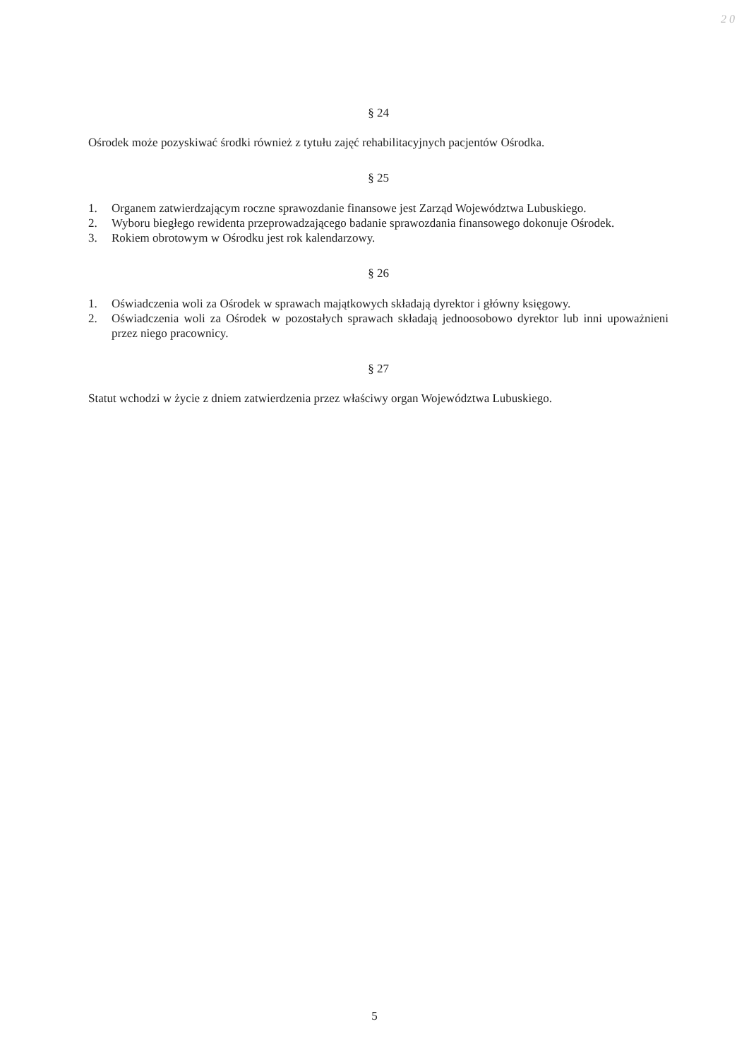2 0
§ 24
Ośrodek może pozyskiwać środki również z tytułu zajęć rehabilitacyjnych pacjentów Ośrodka.
§ 25
1. Organem zatwierdzającym roczne sprawozdanie finansowe jest Zarząd Województwa Lubuskiego.
2. Wyboru biegłego rewidenta przeprowadzającego badanie sprawozdania finansowego dokonuje Ośrodek.
3. Rokiem obrotowym w Ośrodku jest rok kalendarzowy.
§ 26
1. Oświadczenia woli za Ośrodek w sprawach majątkowych składają dyrektor i główny księgowy.
2. Oświadczenia woli za Ośrodek w pozostałych sprawach składają jednoosobowo dyrektor lub inni upoważnieni przez niego pracownicy.
§ 27
Statut wchodzi w życie z dniem zatwierdzenia przez właściwy organ Województwa Lubuskiego.
5